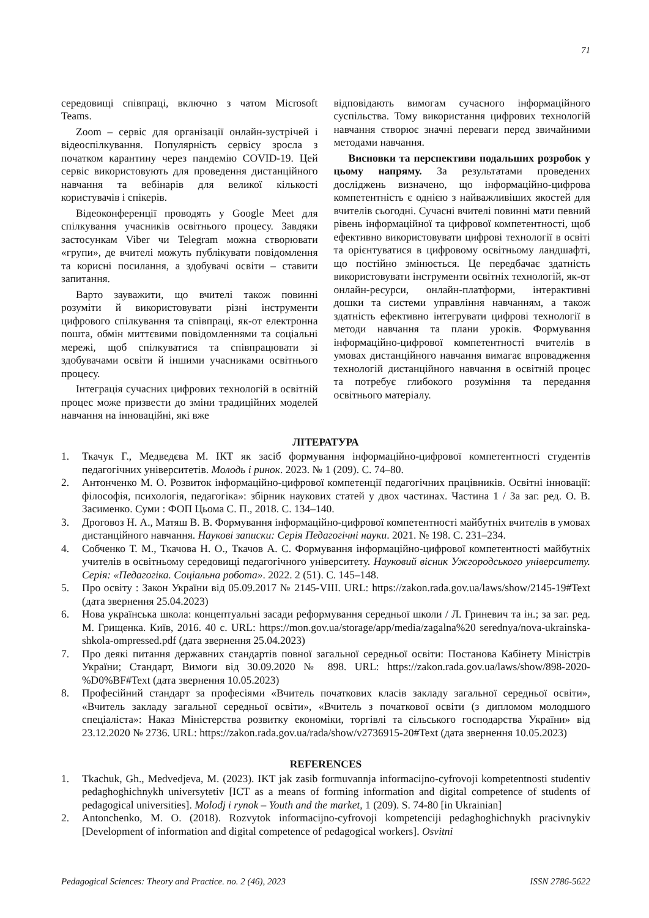71
середовищі співпраці, включно з чатом Microsoft Teams.
Zoom – сервіс для організації онлайн-зустрічей і відеоспілкування. Популярність сервісу зросла з початком карантину через пандемію COVID-19. Цей сервіс використовують для проведення дистанційного навчання та вебінарів для великої кількості користувачів і спікерів.
Відеоконференції проводять у Google Meet для спілкування учасників освітнього процесу. Завдяки застосункам Viber чи Telegram можна створювати «групи», де вчителі можуть публікувати повідомлення та корисні посилання, а здобувачі освіти – ставити запитання.
Варто зауважити, що вчителі також повинні розуміти й використовувати різні інструменти цифрового спілкування та співпраці, як-от електронна пошта, обмін миттєвими повідомленнями та соціальні мережі, щоб спілкуватися та співпрацювати зі здобувачами освіти й іншими учасниками освітнього процесу.
Інтеграція сучасних цифрових технологій в освітній процес може призвести до зміни традиційних моделей навчання на інноваційні, які вже
відповідають вимогам сучасного інформаційного суспільства. Тому використання цифрових технологій навчання створює значні переваги перед звичайними методами навчання.
Висновки та перспективи подальших розробок у цьому напряму. За результатами проведених досліджень визначено, що інформаційно-цифрова компетентність є однією з найважливіших якостей для вчителів сьогодні. Сучасні вчителі повинні мати певний рівень інформаційної та цифрової компетентності, щоб ефективно використовувати цифрові технології в освіті та орієнтуватися в цифровому освітньому ландшафті, що постійно змінюється. Це передбачає здатність використовувати інструменти освітніх технологій, як-от онлайн-ресурси, онлайн-платформи, інтерактивні дошки та системи управління навчанням, а також здатність ефективно інтегрувати цифрові технології в методи навчання та плани уроків. Формування інформаційно-цифрової компетентності вчителів в умовах дистанційного навчання вимагає впровадження технологій дистанційного навчання в освітній процес та потребує глибокого розуміння та передання освітнього матеріалу.
ЛІТЕРАТУРА
1. Ткачук Г., Медведєва М. ІКТ як засіб формування інформаційно-цифрової компетентності студентів педагогічних університетів. Молодь і ринок. 2023. № 1 (209). С. 74–80.
2. Антонченко М. О. Розвиток інформаційно-цифрової компетенції педагогічних працівників. Освітні інновації: філософія, психологія, педагогіка»: збірник наукових статей у двох частинах. Частина 1 / За заг. ред. О. В. Засименко. Суми : ФОП Цьома С. П., 2018. С. 134–140.
3. Дроговоз Н. А., Матяш В. В. Формування інформаційно-цифрової компетентності майбутніх вчителів в умовах дистанційного навчання. Наукові записки: Серія Педагогічні науки. 2021. № 198. С. 231–234.
4. Собченко Т. М., Ткачова Н. О., Ткачов А. С. Формування інформаційно-цифрової компетентності майбутніх учителів в освітньому середовищі педагогічного університету. Науковий вісник Ужгородського університету. Серія: «Педагогіка. Соціальна робота». 2022. 2 (51). С. 145–148.
5. Про освіту : Закон України від 05.09.2017 № 2145-VIII. URL: https://zakon.rada.gov.ua/laws/show/2145-19#Text (дата звернення 25.04.2023)
6. Нова українська школа: концептуальні засади реформування середньої школи / Л. Гриневич та ін.; за заг. ред. М. Грищенка. Київ, 2016. 40 с. URL: https://mon.gov.ua/storage/app/media/zagalna%20 serednya/nova-ukrainska-shkola-ompressed.pdf (дата звернення 25.04.2023)
7. Про деякі питання державних стандартів повної загальної середньої освіти: Постанова Кабінету Міністрів України; Стандарт, Вимоги від 30.09.2020 № 898. URL: https://zakon.rada.gov.ua/laws/show/898-2020-%D0%BF#Text (дата звернення 10.05.2023)
8. Професійний стандарт за професіями «Вчитель початкових класів закладу загальної середньої освіти», «Вчитель закладу загальної середньої освіти», «Вчитель з початкової освіти (з дипломом молодшого спеціаліста»: Наказ Міністерства розвитку економіки, торгівлі та сільського господарства України» від 23.12.2020 № 2736. URL: https://zakon.rada.gov.ua/rada/show/v2736915-20#Text (дата звернення 10.05.2023)
REFERENCES
1. Tkachuk, Gh., Medvedjeva, M. (2023). IKT jak zasib formuvannja informacijno-cyfrovoji kompetentnosti studentiv pedaghoghichnykh universytetiv [ICT as a means of forming information and digital competence of students of pedagogical universities]. Molodj i rynok – Youth and the market, 1 (209). S. 74-80 [in Ukrainian]
2. Antonchenko, M. O. (2018). Rozvytok informacijno-cyfrovoji kompetenciji pedaghoghichnykh pracivnykiv [Development of information and digital competence of pedagogical workers]. Osvitni
Pedagogical Sciences: Theory and Practice. no. 2 (46), 2023 ISSN 2786-5622